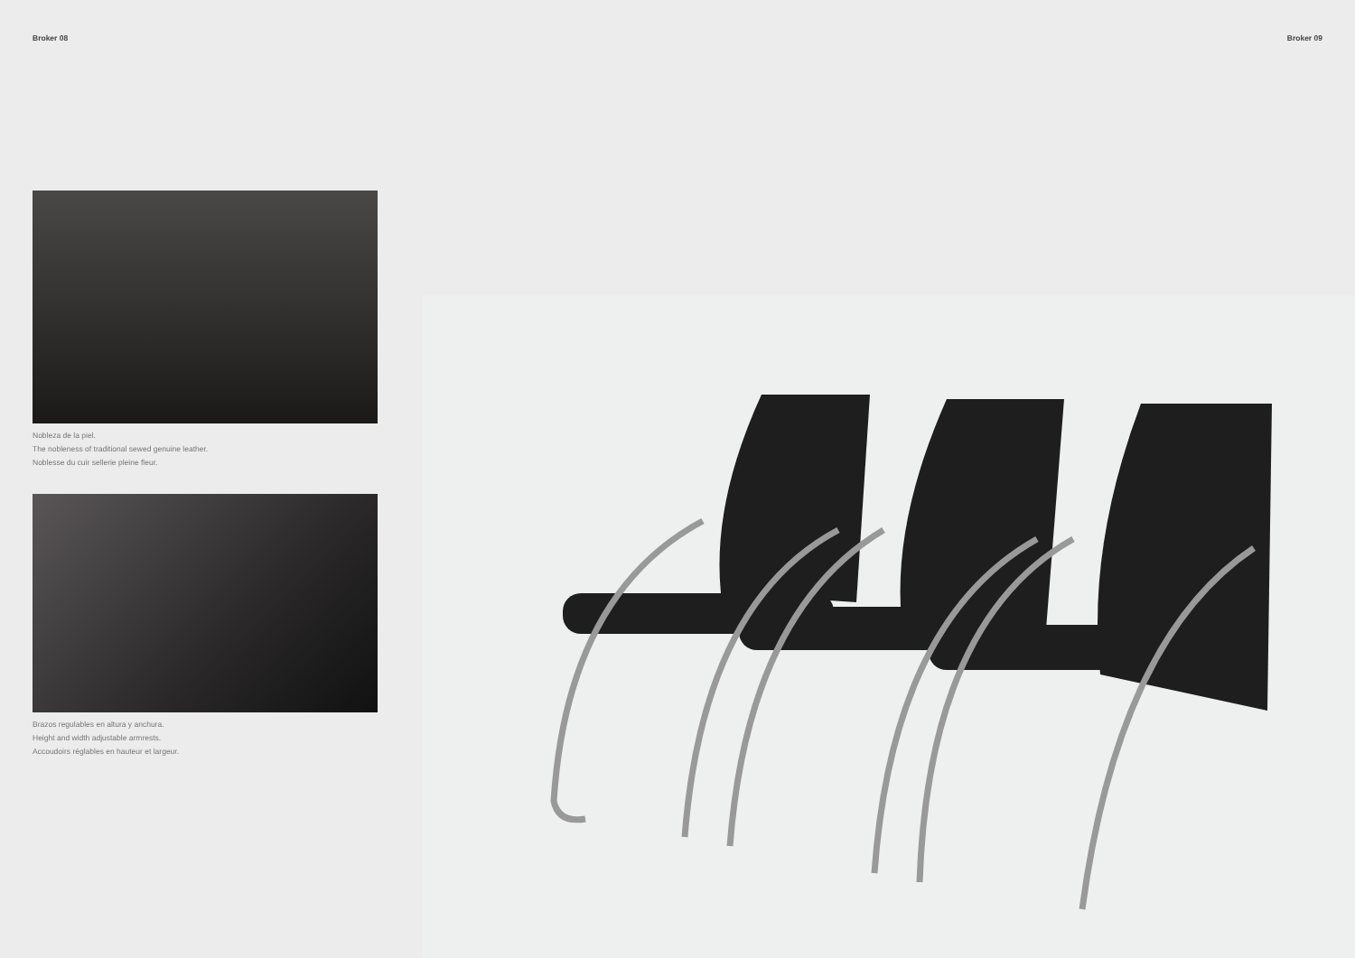Broker 08 Broker 09
Nobleza de la piel.
The nobleness of traditional sewed genuine leather.
Noblesse du cuir sellerie pleine fleur.
Brazos regulables en altura y anchura.
Height and width adjustable armrests.
Accoudoirs réglables en hauteur et largeur.